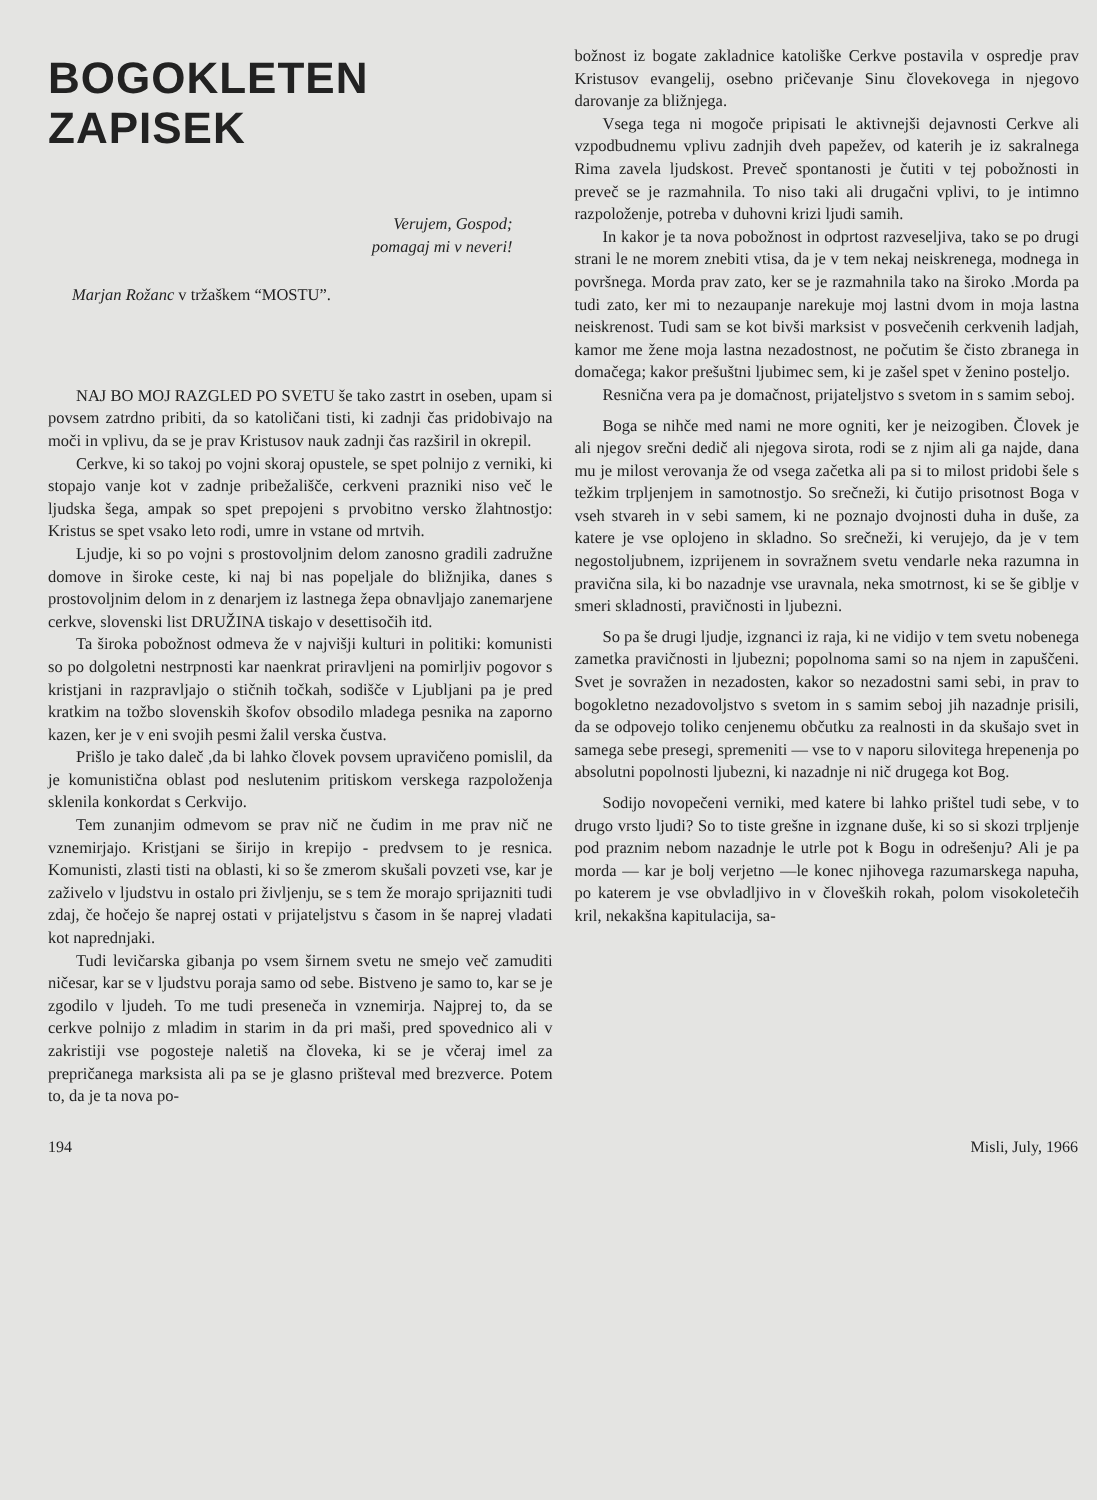BOGOKLETEN ZAPISEK
Verujem, Gospod;
pomagaj mi v neveri!
Marjan Rožanc v tržaškem “MOSTU”.
NAJ BO MOJ RAZGLED PO SVETU še tako zastrt in oseben, upam si povsem zatrdno pribiti, da so katoličani tisti, ki zadnji čas pridobivajo na moči in vplivu, da se je prav Kristusov nauk zadnji čas razširil in okrepil.
Cerkve, ki so takoj po vojni skoraj opustele, se spet polnijo z verniki, ki stopajo vanje kot v zadnje pribežališče, cerkveni prazniki niso več le ljudska šega, ampak so spet prepojeni s prvobitno versko žlahtnostjo: Kristus se spet vsako leto rodi, umre in vstane od mrtvih.
Ljudje, ki so po vojni s prostovoljnim delom zanosno gradili zadružne domove in široke ceste, ki naj bi nas popeljale do bližnjika, danes s prostovoljnim delom in z denarjem iz lastnega žepa obnavljajo zanemarjene cerkve, slovenski list DRUŽINA tiskajo v desettisočih itd.
Ta široka pobožnost odmeva že v najvišji kulturi in politiki: komunisti so po dolgoletni nestrpnosti kar naenkrat priravljeni na pomirljiv pogovor s kristjani in razpravljajo o stičnih točkah, sodišče v Ljubljani pa je pred kratkim na tožbo slovenskih škofov obsodilo mladega pesnika na zaporno kazen, ker je v eni svojih pesmi žalil verska čustva.
Prišlo je tako daleč ,da bi lahko človek povsem upravičeno pomislil, da je komunistična oblast pod neslutenim pritiskom verskega razpoloženja sklenila konkordat s Cerkvijo.
Tem zunanjim odmevom se prav nič ne čudim in me prav nič ne vznemirjajo. Kristjani se širijo in krepijo - predvsem to je resnica. Komunisti, zlasti tisti na oblasti, ki so še zmerom skušali povzeti vse, kar je zaživelo v ljudstvu in ostalo pri življenju, se s tem že morajo sprijazniti tudi zdaj, če hočejo še naprej ostati v prijateljstvu s časom in še naprej vladati kot naprednjaki.
Tudi levičarska gibanja po vsem širnem svetu ne smejo več zamuditi ničesar, kar se v ljudstvu poraja samo od sebe. Bistveno je samo to, kar se je zgodilo v ljudeh. To me tudi preseneča in vznemirja. Najprej to, da se cerkve polnijo z mladim in starim in da pri maši, pred spovednico ali v zakristiji vse pogosteje naletiš na človeka, ki se je včeraj imel za prepričanega marksista ali pa se je glasno prišteval med brezverce. Potem to, da je ta nova po-
božnost iz bogate zakladnice katoliške Cerkve postavila v ospredje prav Kristusov evangelij, osebno pričevanje Sinu človekovega in njegovo darovanje za bližnjega.
Vsega tega ni mogoče pripisati le aktivnejši dejavnosti Cerkve ali vzpodbudnemu vplivu zadnjih dveh papežev, od katerih je iz sakralnega Rima zavela ljudskost. Preveč spontanosti je čutiti v tej pobožnosti in preveč se je razmahnila. To niso taki ali drugačni vplivi, to je intimno razpoloženje, potreba v duhovni krizi ljudi samih.
In kakor je ta nova pobožnost in odprtost razveseljiva, tako se po drugi strani le ne morem znebiti vtisa, da je v tem nekaj neiskrenega, modnega in površnega. Morda prav zato, ker se je razmahnila tako na široko .Morda pa tudi zato, ker mi to nezaupanje narekuje moj lastni dvom in moja lastna neiskrenost. Tudi sam se kot bivši marksist v posvečenih cerkvenih ladjah, kamor me žene moja lastna nezadostnost, ne počutim še čisto zbranega in domačega; kakor prešuštni ljubimec sem, ki je zašel spet v ženino posteljo.
Resnična vera pa je domačnost, prijateljstvo s svetom in s samim seboj.
Boga se nihče med nami ne more ogniti, ker je neizogiben. Človek je ali njegov srečni dedič ali njegova sirota, rodi se z njim ali ga najde, dana mu je milost verovanja že od vsega začetka ali pa si to milost pridobi šele s težkim trpljenjem in samotnostjo. So srečneži, ki čutijo prisotnost Boga v vseh stvareh in v sebi samem, ki ne poznajo dvojnosti duha in duše, za katere je vse oplojeno in skladno. So srečneži, ki verujejo, da je v tem negostoljubnem, izprijenem in sovražnem svetu vendarle neka razumna in pravična sila, ki bo nazadnje vse uravnala, neka smotrnost, ki se še giblje v smeri skladnosti, pravičnosti in ljubezni.
So pa še drugi ljudje, izgnanci iz raja, ki ne vidijo v tem svetu nobenega zametka pravičnosti in ljubezni; popolnoma sami so na njem in zapuščeni. Svet je sovražen in nezadosten, kakor so nezadostni sami sebi, in prav to bogokletno nezadovoljstvo s svetom in s samim seboj jih nazadnje prisili, da se odpovejo toliko cenjenemu občutku za realnosti in da skušajo svet in samega sebe presegi, spremeniti — vse to v naporu silovitega hrepenenja po absolutni popolnosti ljubezni, ki nazadnje ni nič drugega kot Bog.
Sodijo novopečeni verniki, med katere bi lahko prištel tudi sebe, v to drugo vrsto ljudi? So to tiste grešne in izgnane duše, ki so si skozi trpljenje pod praznim nebom nazadnje le utrle pot k Bogu in odrešenju? Ali je pa morda — kar je bolj verjetno —le konec njihovega razumarskega napuha, po katerem je vse obvladljivo in v človeških rokah, polom visokoletečih kril, nekakšna kapitulacija, sa-
194 Misli, July, 1966